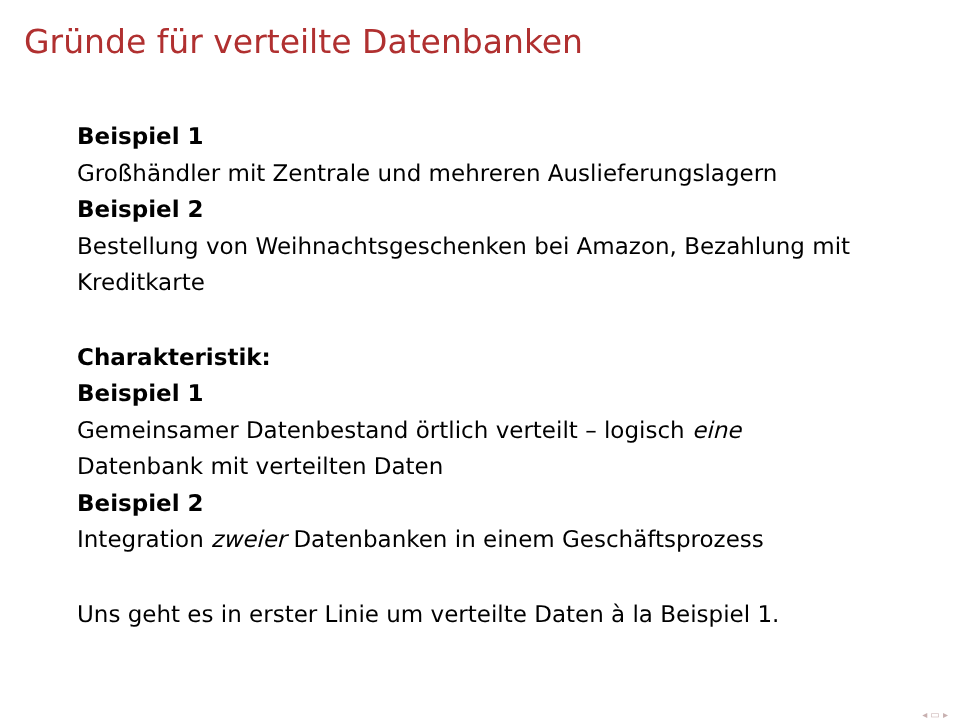Gründe für verteilte Datenbanken
Beispiel 1
Großhändler mit Zentrale und mehreren Auslieferungslagern
Beispiel 2
Bestellung von Weihnachtsgeschenken bei Amazon, Bezahlung mit Kreditkarte
Charakteristik:
Beispiel 1
Gemeinsamer Datenbestand örtlich verteilt – logisch eine
Datenbank mit verteilten Daten
Beispiel 2
Integration zweier Datenbanken in einem Geschäftsprozess
Uns geht es in erster Linie um verteilte Daten à la Beispiel 1.
◂ ▭ ▸